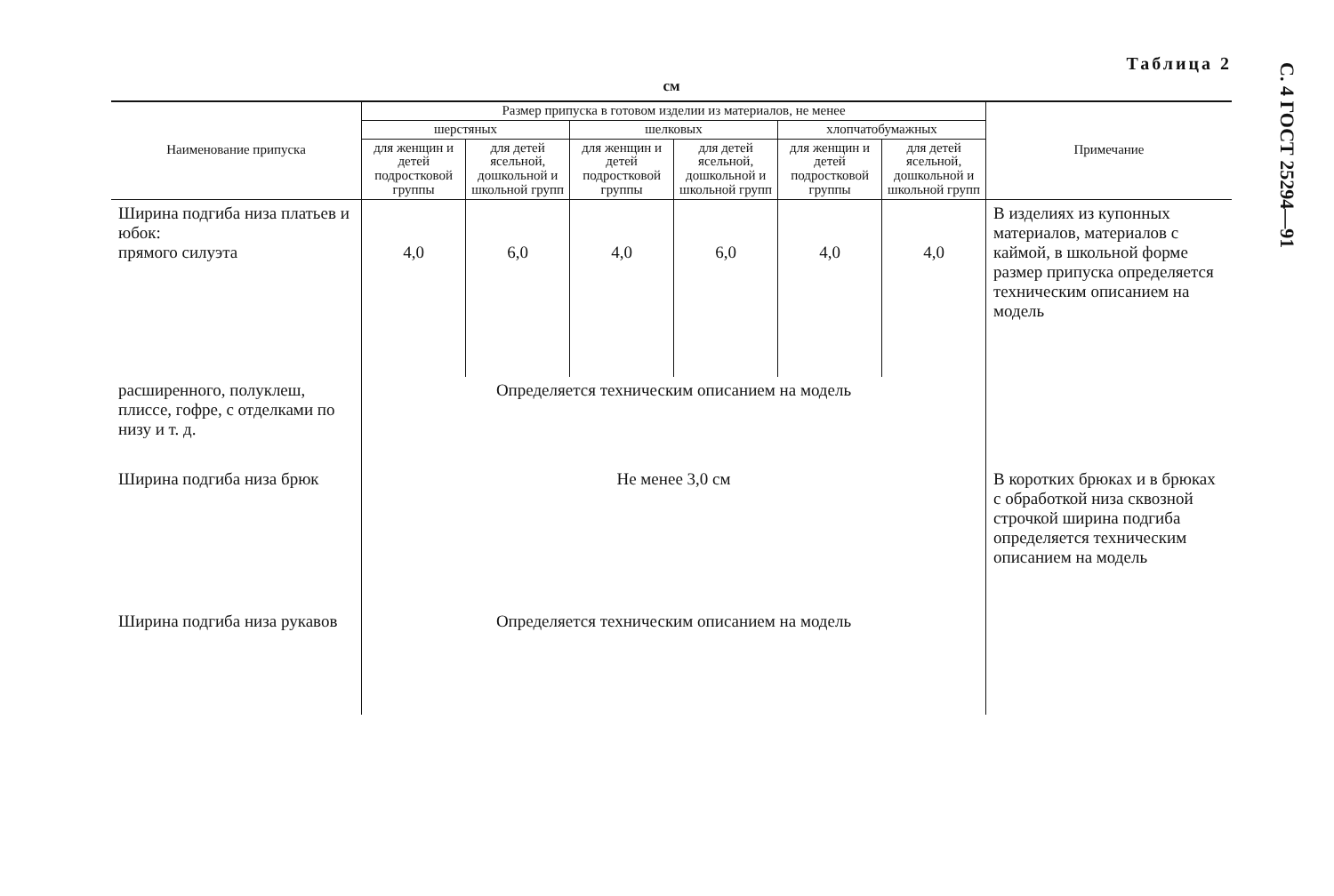С. 4 ГОСТ 25294—91
Таблица 2
см
| Наименование припуска | Размер припуска в готовом изделии из материалов, не менее | | | | | | Примечание |
| --- | --- | --- | --- | --- | --- | --- | --- |
| | шерстяных | | шелковых | | хлопчатобумажных | | |
| | для женщин и детей подростковой группы | для детей ясельной, дошкольной и школьной групп | для женщин и детей подростковой группы | для детей ясельной, дошкольной и школьной групп | для женщин и детей подростковой группы | для детей ясельной, дошкольной и школьной групп | |
| Ширина подгиба низа платьев и юбок: прямого силуэта | 4,0 | 6,0 | 4,0 | 6,0 | 4,0 | 4,0 | В изделиях из купонных материалов, материалов с каймой, в школьной форме размер припуска определяется техническим описанием на модель |
| расширенного, полуклеш, плиссе, гофре, с отделками по низу и т. д. | Определяется техническим описанием на модель | | | | | | |
| Ширина подгиба низа брюк | Не менее 3,0 см | | | | | | В коротких брюках и в брюках с обработкой низа сквозной строчкой ширина подгиба определяется техническим описанием на модель |
| Ширина подгиба низа рукавов | Определяется техническим описанием на модель | | | | | | |